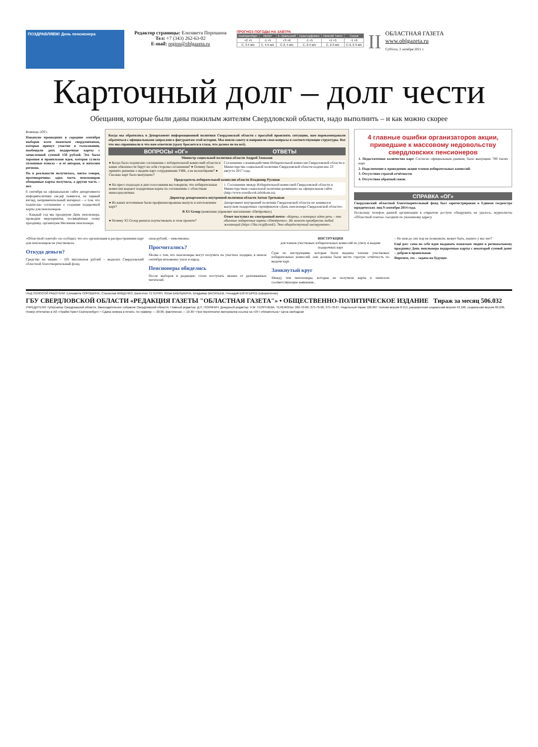ПОЗДРАВЛЯЕМ! День пенсионера
Редактор страницы: Елизавета Порошина
Тел: +7 (343) 262-63-02
E-mail: region@oblgazeta.ru
ПРОГНОЗ ПОГОДЫ НА ЗАВТРА
| Екатеринбург | Ирбит | К.-Уральский | Красноуфимск | Нижний Тагил | Серов |
| --- | --- | --- | --- | --- | --- |
| +2 +5 | -1 +5 | +3 +6 | -1 +5 | +1 +5 | -1 +6 |
| С, 3-4 м/с | С, 4-5 м/с | С-З, 5 м/с | С, 2-4 м/с | С, 2-3 м/с | С-З, 2-3 м/с |
II
ОБЛАСТНАЯ ГАЗЕТА
www.oblgazeta.ru
Суббота, 2 октября 2021 г.
Карточный долг – долг чести
Обещания, которые были даны пожилым жителям Свердловской области, надо выполнить – и как можно скорее
Команда «ОГ»
Накануне прошедших в середине сентября выборов всем пожилым свердловчанам, которые примут участие в голосовании, пообещали дать подарочные карты с зачисленной суммой 150 рублей. Это была хорошая и правильная идея, которая сулила сплошные плюсы – и её авторам, и жителям региона.
Но в реальности получилось, мягко говоря, противоречиво: одна часть пенсионеров обещанные карты получила, а другая часть – нет.
6 сентября на официальном сайте департамента информполитики све.рф появился, на первый взгляд, непримечательный материал – о том, что подписано соглашение о создании подарочной карты для пенсионеров.
– Каждый год мы празднуем День пенсионера, проводим мероприятия, посвящённые этому празднику, организуем Месячник пенсионера.
Когда мы обратились в Департамент информационной политики Свердловской области с просьбой прояснить ситуацию, нам порекомендовали обратиться с официальными запросами к фигурантам этой истории. Мы вняли совету и направили свои вопросы в соответствующие структуры. Вот что мы спрашивали и что нам ответили (сразу бросается в глаза, что далеко не на всё).
| ВОПРОСЫ «ОГ» | ОТВЕТЫ |
| --- | --- |
| Министр социальной политики области Андрей Злоказов | |
| ● Когда было подписано соглашение с избирательной комиссией области и какие обязанности берут на себя стороны соглашения? ● Почему было принято решение о выдаче карт сотрудниками УИК, а не волонтёрами? ● Сколько карт было выпущено? | Соглашение о взаимодействии Избирательной комиссии Свердловской области и Министерства социальной политики Свердловской области подписано 23 августа 2017 года. |
| Председатель избирательной комиссии области Владимир Русинов | |
| ● На пресс-подходах в дни голосования вы говорили, что избирательные комиссии выдают подарочные карты по соглашению с областным минсоцполитики. | 1. Соглашение между Избирательной комиссией Свердловской области и Министерством социальной политики размещено на официальном сайте (http://www.sverdlovsk.izbirkom.ru). |
| Директор департамента внутренней политики области Антон Третьяков | |
| ● Из каких источников были профинансированы выпуск и изготовление карт? | Департамент внутренней политики Свердловской области не занимался выпуском подарочных сертификатов «День пенсионера Свердловской области». |
| В X5 Group (компания управляет магазинами «Пятёрочка») | |
| ● Почему X5 Group решила поучаствовать в этом проекте? | Ответ поступил по электронной почте: «Карты, о которых идет речь – это обычные подарочные карты «Пятёрочки». Их может приобрести любой желающий (https://5ka.ru/giftcard/). Это общедоступный инструмент». |
4 главные ошибки организаторов акции, приведшие к массовому недовольству свердловских пенсионеров
1. Недостаточное количество карт. Согласно официальным данным, было выпущено 700 тысяч карт.
2. Подключение к проведению акции членов избирательных комиссий.
3. Отсутствие строгой отчётности.
4. Отсутствие обратной связи.
СПРАВКА «ОГ»
Свердловский областной благотворительный фонд был зарегистрирован в Едином госреестре юридических лиц 9 сентября 2014 года.
Поскольку телефон данной организации в открытом доступе обнаружить не удалось, журналисты «Областной газеты» съездили по указанному адресу.
«Областной газетой» он сообщил, что его организация в распространении карт для пенсионеров не участвовала.
Откуда деньги?
Средства на акцию – 105 миллионов рублей – выделил Свердловский областной благотворительный фонд.
онов рублей, – невозможно.
Просчитались?
Молва о том, что пенсионеры могут получить на участках подарки, в начале сентября мгновенно ушла в народ.
Пенсионеры обиделись
После выборов в редакцию стали поступать звонки от разгневанных читателей.
ИНСТРУКЦИЯ
для членов участковых избирательных комиссий по учету и выдаче подарочных карт
Судя по инструкциям, которые были выданы членам участковых избирательных комиссий, они должны были вести строгую отчётность по выдаче карт.
Замкнутый круг
Между тем пенсионеры, которые не получили карты и написали соответствующие заявления...
– Но нам до сих пор не позвонили, может быть, нашего у вас нет?
Ещё раз: сама по себе идея выдавать пожилым людям к региональному празднику День пенсионера подарочные карты с некоторой суммой денег – добрая и правильная.
Впрочем, это – задача на будущее.
НАД ПОЛОСОЙ РАБОТАЛИ: Елизавета ПОРОШИНА, Станислав МИЩЕНКО, Валентин ТЕТЕРИН, Юлия БАБУШКИНА, Владимир ВАСИЛЬЕВ, Геннадий БОГАТЫРЁВ (оформление)
ГБУ СВЕРДЛОВСКОЙ ОБЛАСТИ «РЕДАКЦИЯ ГАЗЕТЫ "ОБЛАСТНАЯ ГАЗЕТА"» • ОБЩЕСТВЕННО-ПОЛИТИЧЕСКОЕ ИЗДАНИЕ Тираж за месяц 506.032
УЧРЕДИТЕЛИ: Губернатор Свердловской области, Законодательное собрание Свердловской области. Главный редактор: Д.П. ПОЛЯНИН. Дежурный редактор: Н.М. ГЕОРГИЕВА. ТЕЛЕФОНЫ: 262-70-00; 375-79-90, 375-78-67. Недельный тираж 120.907: полная версия 8.415, расширенная социальная версия 43.196, социальная версия 69.296.
Номер отпечатан в АО «Прайм Принт Екатеринбург» • Сдача номера в печать: по графику — 20.00, фактически — 19.30 • При перепечатке материалов ссылка на «ОГ» обязательна • Цена свободная